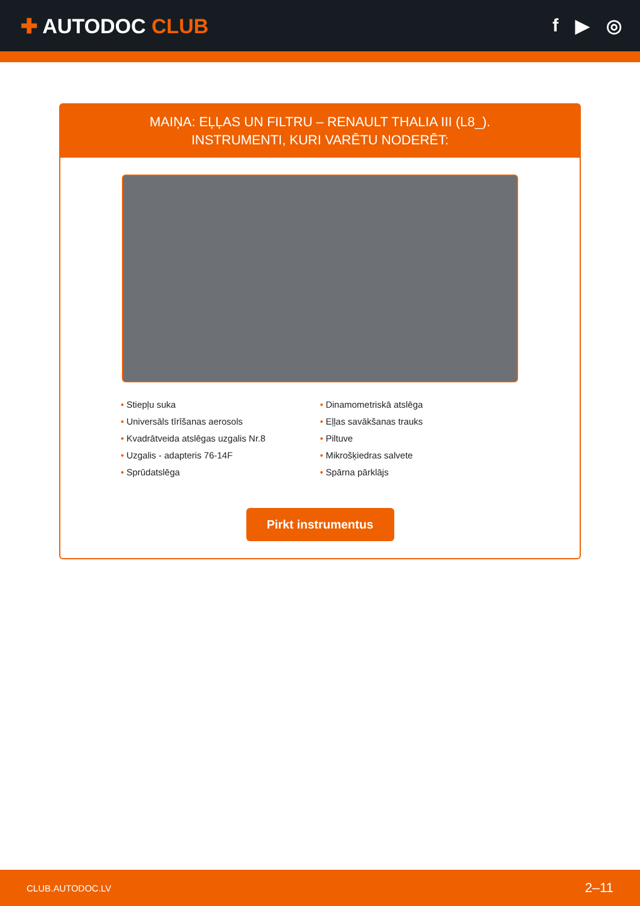✚ AUTODOC CLUB f ▶ ◎
MAIŅA: EĻĻAS UN FILTRU – RENAULT THALIA III (L8_).
INSTRUMENTI, KURI VARĒTU NODERĒT:
• Stiepļu suka
• Dinamometriskā atslēga
• Universāls tīrīšanas aerosols
• Eļļas savākšanas trauks
• Kvadrātveida atslēgas uzgalis Nr.8
• Piltuve
• Uzgalis - adapteris 76-14F
• Mikrošķiedras salvete
• Sprūdatslēga
• Spārna pārklājs
Pirkt instrumentus
CLUB.AUTODOC.LV 2–11